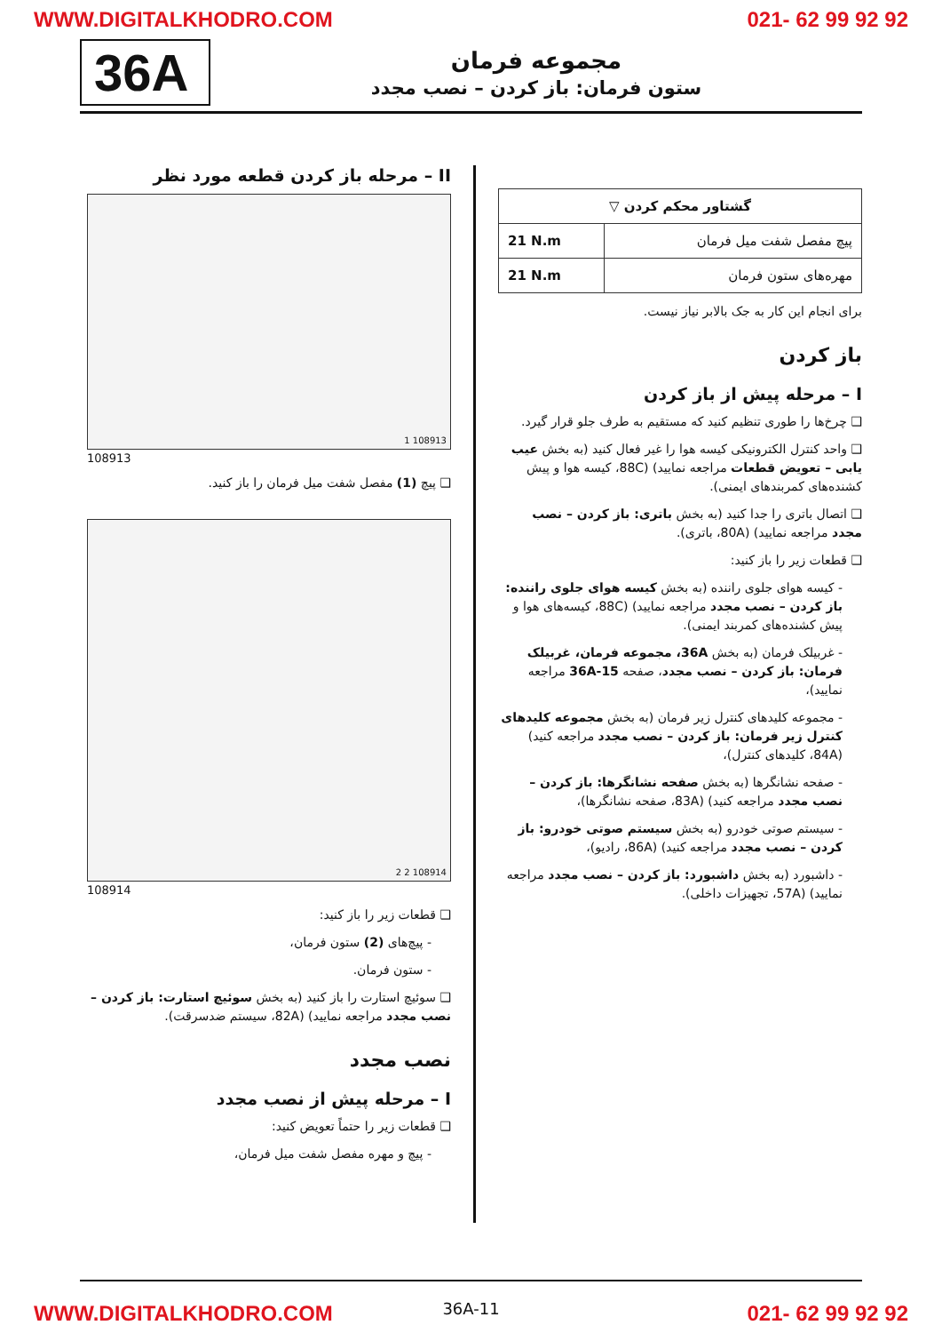WWW.DIGITALKHODRO.COM 021- 62 99 92 92
36A
مجموعه فرمان
ستون فرمان: باز کردن – نصب مجدد
| گشتاور محکم کردن ▽ | |
| --- | --- |
| پیچ مفصل شفت میل فرمان | 21 N.m |
| مهره‌های ستون فرمان | 21 N.m |
برای انجام این کار به جک بالابر نیاز نیست.
باز کردن
I – مرحله پیش از باز کردن
❑ چرخ‌ها را طوری تنظیم کنید که مستقیم به طرف جلو قرار گیرد.
❑ واحد کنترل الکترونیکی کیسه هوا را غیر فعال کنید (به بخش عیب یابی – تعویض قطعات مراجعه نمایید) (88C، کیسه هوا و پیش کشنده‌های کمربندهای ایمنی).
❑ اتصال باتری را جدا کنید (به بخش باتری: باز کردن – نصب مجدد مراجعه نمایید) (80A، باتری).
❑ قطعات زیر را باز کنید:
- کیسه هوای جلوی راننده (به بخش کیسه هوای جلوی راننده: باز کردن – نصب مجدد مراجعه نمایید) (88C، کیسه‌های هوا و پیش کشنده‌های کمربند ایمنی).
- غربیلک فرمان (به بخش 36A، مجموعه فرمان، غربیلک فرمان: باز کردن – نصب مجدد، صفحه 36A-15 مراجعه نمایید)،
- مجموعه کلیدهای کنترل زیر فرمان (به بخش مجموعه کلیدهای کنترل زیر فرمان: باز کردن – نصب مجدد مراجعه کنید) (84A، کلیدهای کنترل)،
- صفحه نشانگرها (به بخش صفحه نشانگرها: باز کردن – نصب مجدد مراجعه کنید) (83A، صفحه نشانگرها)،
- سیستم صوتی خودرو (به بخش سیستم صوتی خودرو: باز کردن – نصب مجدد مراجعه کنید) (86A، رادیو)،
- داشبورد (به بخش داشبورد: باز کردن – نصب مجدد مراجعه نمایید) (57A، تجهیزات داخلی).
II – مرحله باز کردن قطعه مورد نظر
1 108913
108913
❑ پیچ (1) مفصل شفت میل فرمان را باز کنید.
2 2 108914
108914
❑ قطعات زیر را باز کنید:
- پیچ‌های (2) ستون فرمان،
- ستون فرمان.
❑ سوئیچ استارت را باز کنید (به بخش سوئیچ استارت: باز کردن – نصب مجدد مراجعه نمایید) (82A، سیستم ضدسرقت).
نصب مجدد
I – مرحله پیش از نصب مجدد
❑ قطعات زیر را حتماً تعویض کنید:
- پیچ و مهره مفصل شفت میل فرمان،
36A-11
WWW.DIGITALKHODRO.COM 021- 62 99 92 92